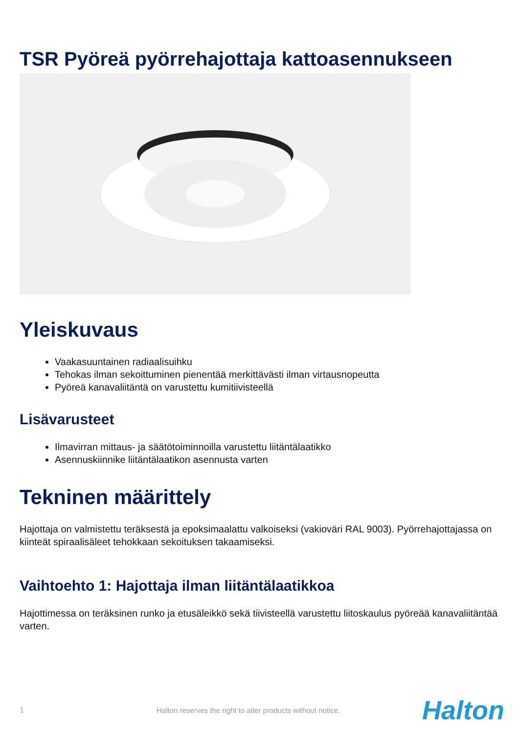TSR Pyöreä pyörrehajottaja kattoasennukseen
Yleiskuvaus
Vaakasuuntainen radiaalisuihku
Tehokas ilman sekoittuminen pienentää merkittävästi ilman virtausnopeutta
Pyöreä kanavaliitäntä on varustettu kumitiivisteellä
Lisävarusteet
Ilmavirran mittaus- ja säätötoiminnoilla varustettu liitäntälaatikko
Asennuskiinnike liitäntälaatikon asennusta varten
Tekninen määrittely
Hajottaja on valmistettu teräksestä ja epoksimaalattu valkoiseksi (vakioväri RAL 9003). Pyörrehajottajassa on kiinteät spiraalisäleet tehokkaan sekoituksen takaamiseksi.
Vaihtoehto 1: Hajottaja ilman liitäntälaatikkoa
Hajottimessa on teräksinen runko ja etusäleikkö sekä tiivisteellä varustettu liitoskaulus pyöreää kanavaliitäntää varten.
1 Halton reserves the right to alter products without notice. Halton